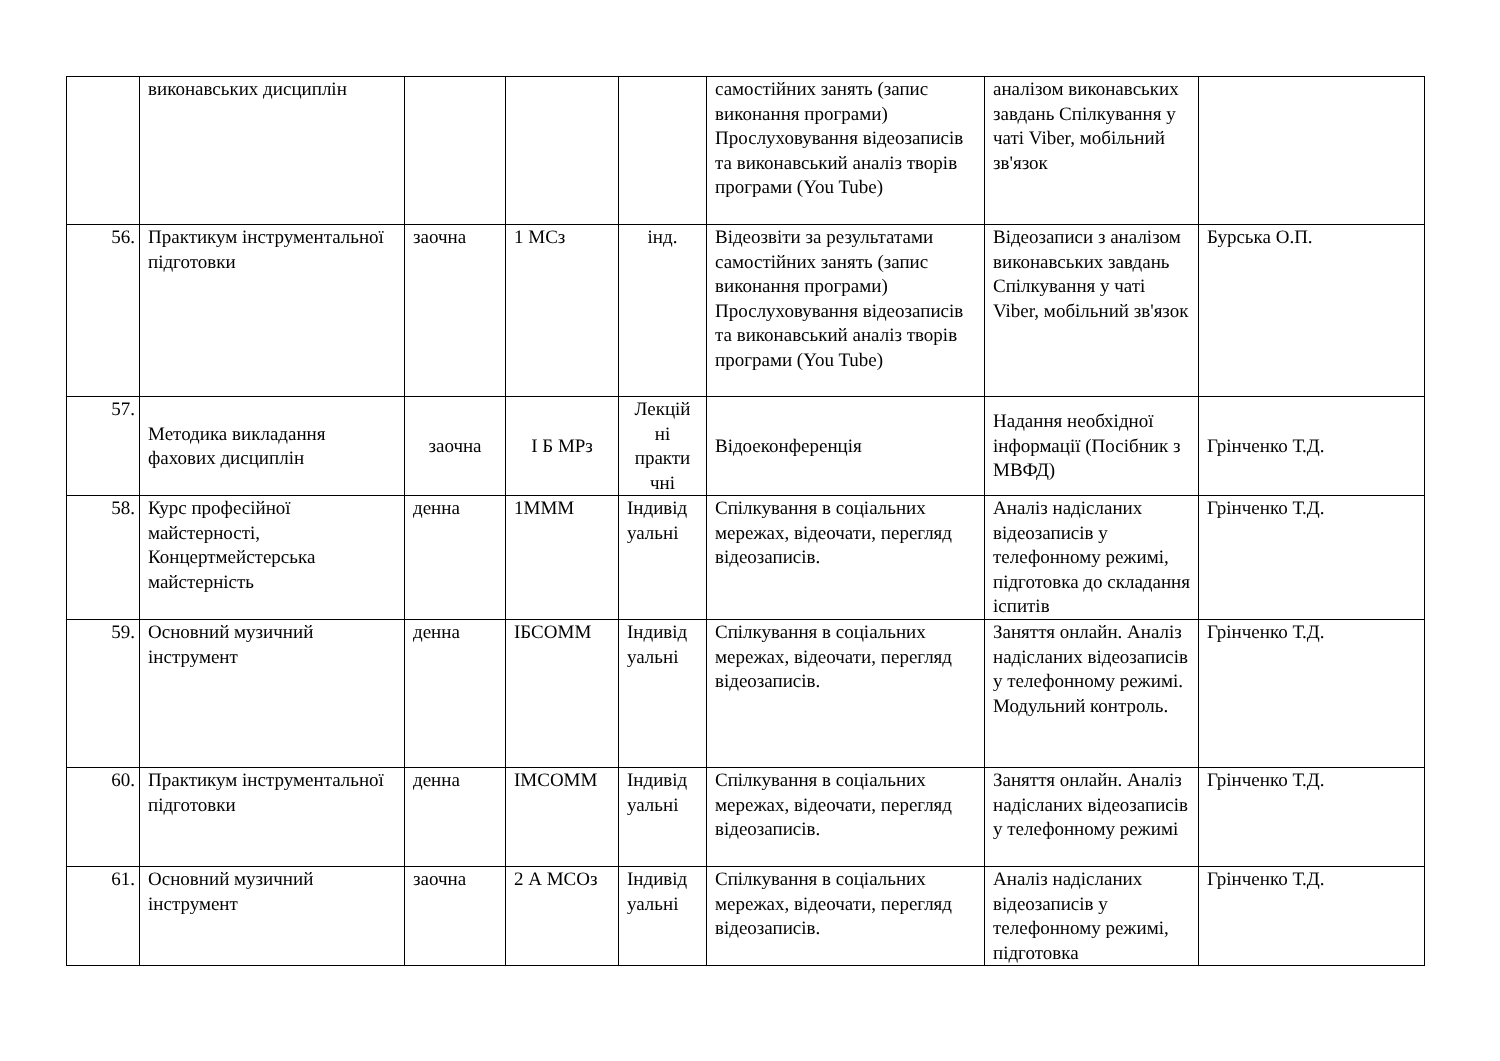| | виконавських дисциплін | | | | самостійних занять (запис виконання програми) Прослуховування відеозаписів та виконавський аналіз творів програми (You Tube) | аналізом виконавських завдань Спілкування у чаті Viber, мобільний зв'язок | |
| 56. | Практикум інструментальної підготовки | заочна | 1 МСз | інд. | Відеозвіти за результатами самостійних занять (запис виконання програми) Прослуховування відеозаписів та виконавський аналіз творів програми (You Tube) | Відеозаписи з аналізом виконавських завдань Спілкування у чаті Viber, мобільний зв'язок | Бурська О.П. |
| 57. | Методика викладання фахових дисциплін | заочна | І Б МРз | Лекцій ні практи чні | Відоеконференція | Надання необхідної інформації (Посібник з МВФД) | Грінченко Т.Д. |
| 58. | Курс професійної майстерності, Концертмейстерська майстерність | денна | 1МММ | Індивід уальні | Спілкування в соціальних мережах, відеочати, перегляд відеозаписів. | Аналіз надісланих відеозаписів у телефонному режимі, підготовка до складання іспитів | Грінченко Т.Д. |
| 59. | Основний музичний інструмент | денна | ІБСОММ | Індивід уальні | Спілкування в соціальних мережах, відеочати, перегляд відеозаписів. | Заняття онлайн. Аналіз надісланих відеозаписів у телефонному режимі. Модульний контроль. | Грінченко Т.Д. |
| 60. | Практикум інструментальної підготовки | денна | ІМСОММ | Індивід уальні | Спілкування в соціальних мережах, відеочати, перегляд відеозаписів. | Заняття онлайн. Аналіз надісланих відеозаписів у телефонному режимі | Грінченко Т.Д. |
| 61. | Основний музичний інструмент | заочна | 2 А МСОз | Індивід уальні | Спілкування в соціальних мережах, відеочати, перегляд відеозаписів. | Аналіз надісланих відеозаписів у телефонному режимі, підготовка | Грінченко Т.Д. |